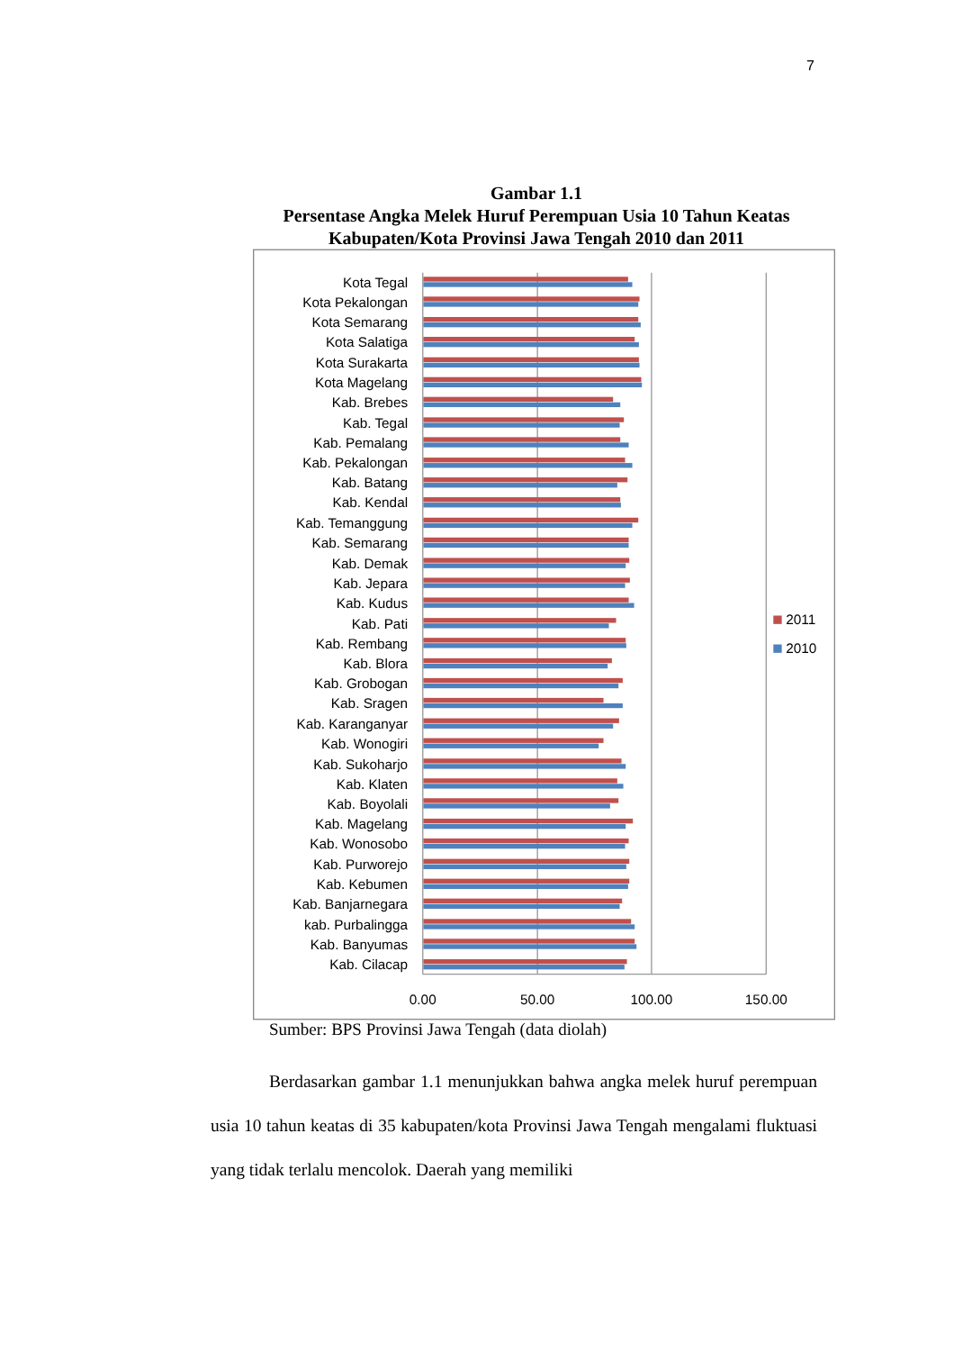7
Gambar 1.1
Persentase Angka Melek Huruf Perempuan Usia 10 Tahun Keatas
Kabupaten/Kota Provinsi Jawa Tengah 2010 dan 2011
Kota Tegal
Kota Pekalongan
Kota Semarang
Kota Salatiga
Kota Surakarta
Kota Magelang
Kab. Brebes
Kab. Tegal
Kab. Pemalang
Kab. Pekalongan
Kab. Batang
Kab. Kendal
Kab. Temanggung
Kab. Semarang
Kab. Demak
Kab. Jepara
Kab. Kudus
Kab. Pati
Kab. Rembang
Kab. Blora
Kab. Grobogan
Kab. Sragen
Kab. Karanganyar
Kab. Wonogiri
Kab. Sukoharjo
Kab. Klaten
Kab. Boyolali
Kab. Magelang
Kab. Wonosobo
Kab. Purworejo
Kab. Kebumen
Kab. Banjarnegara
kab. Purbalingga
Kab. Banyumas
Kab. Cilacap
0.00
50.00
100.00
150.00
2011
2010
Sumber: BPS Provinsi Jawa Tengah (data diolah)
Berdasarkan gambar 1.1 menunjukkan bahwa angka melek huruf perempuan usia 10 tahun keatas di 35 kabupaten/kota Provinsi Jawa Tengah mengalami fluktuasi yang tidak terlalu mencolok. Daerah yang memiliki